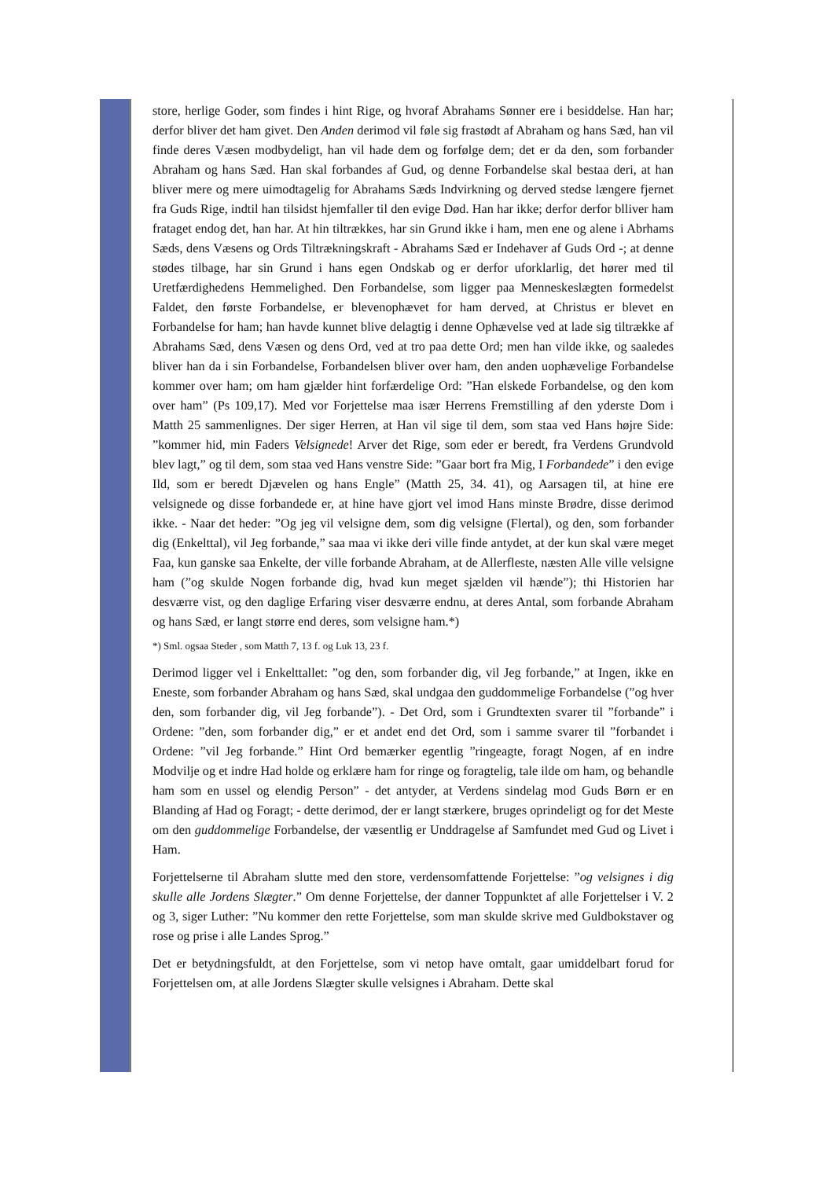store, herlige Goder, som findes i hint Rige, og hvoraf Abrahams Sønner ere i besiddelse. Han har; derfor bliver det ham givet. Den Anden derimod vil føle sig frastødt af Abraham og hans Sæd, han vil finde deres Væsen modbydeligt, han vil hade dem og forfølge dem; det er da den, som forbander Abraham og hans Sæd. Han skal forbandes af Gud, og denne Forbandelse skal bestaa deri, at han bliver mere og mere uimodtagelig for Abrahams Sæds Indvirkning og derved stedse længere fjernet fra Guds Rige, indtil han tilsidst hjemfaller til den evige Død. Han har ikke; derfor derfor blliver ham frataget endog det, han har. At hin tiltrækkes, har sin Grund ikke i ham, men ene og alene i Abrhams Sæds, dens Væsens og Ords Tiltrækningskraft - Abrahams Sæd er Indehaver af Guds Ord -; at denne stødes tilbage, har sin Grund i hans egen Ondskab og er derfor uforklarlig, det hører med til Uretfærdighedens Hemmelighed. Den Forbandelse, som ligger paa Menneskeslægten formedelst Faldet, den første Forbandelse, er blevenophævet for ham derved, at Christus er blevet en Forbandelse for ham; han havde kunnet blive delagtig i denne Ophævelse ved at lade sig tiltrække af Abrahams Sæd, dens Væsen og dens Ord, ved at tro paa dette Ord; men han vilde ikke, og saaledes bliver han da i sin Forbandelse, Forbandelsen bliver over ham, den anden uophævelige Forbandelse kommer over ham; om ham gjælder hint forfærdelige Ord: ”Han elskede Forbandelse, og den kom over ham” (Ps 109,17). Med vor Forjettelse maa især Herrens Fremstilling af den yderste Dom i Matth 25 sammenlignes. Der siger Herren, at Han vil sige til dem, som staa ved Hans højre Side: ”kommer hid, min Faders Velsignede! Arver det Rige, som eder er beredt, fra Verdens Grundvold blev lagt,” og til dem, som staa ved Hans venstre Side: ”Gaar bort fra Mig, I Forbandede” i den evige Ild, som er beredt Djævelen og hans Engle” (Matth 25, 34. 41), og Aarsagen til, at hine ere velsignede og disse forbandede er, at hine have gjort vel imod Hans minste Brødre, disse derimod ikke. - Naar det heder: ”Og jeg vil velsigne dem, som dig velsigne (Flertal), og den, som forbander dig (Enkelttal), vil Jeg forbande,” saa maa vi ikke deri ville finde antydet, at der kun skal være meget Faa, kun ganske saa Enkelte, der ville forbande Abraham, at de Allerfleste, næsten Alle ville velsigne ham (”og skulde Nogen forbande dig, hvad kun meget sjælden vil hænde”); thi Historien har desværre vist, og den daglige Erfaring viser desværre endnu, at deres Antal, som forbande Abraham og hans Sæd, er langt større end deres, som velsigne ham.*)
*) Sml. ogsaa Steder , som Matth 7, 13 f. og Luk 13, 23 f.
Derimod ligger vel i Enkelttallet: ”og den, som forbander dig, vil Jeg forbande,” at Ingen, ikke en Eneste, som forbander Abraham og hans Sæd, skal undgaa den guddommelige Forbandelse (”og hver den, som forbander dig, vil Jeg forbande”). - Det Ord, som i Grundtexten svarer til ”forbande” i Ordene: ”den, som forbander dig,” er et andet end det Ord, som i samme svarer til ”forbandet i Ordene: ”vil Jeg forbande.” Hint Ord bemærker egentlig ”ringeagte, foragt Nogen, af en indre Modvilje og et indre Had holde og erklære ham for ringe og foragtelig, tale ilde om ham, og behandle ham som en ussel og elendig Person” - det antyder, at Verdens sindelag mod Guds Børn er en Blanding af Had og Foragt; - dette derimod, der er langt stærkere, bruges oprindeligt og for det Meste om den guddommelige Forbandelse, der væsentlig er Unddragelse af Samfundet med Gud og Livet i Ham.
Forjettelserne til Abraham slutte med den store, verdensomfattende Forjettelse: ”og velsignes i dig skulle alle Jordens Slægter.” Om denne Forjettelse, der danner Toppunktet af alle Forjettelser i V. 2 og 3, siger Luther: ”Nu kommer den rette Forjettelse, som man skulde skrive med Guldbokstaver og rose og prise i alle Landes Sprog.”
Det er betydningsfuldt, at den Forjettelse, som vi netop have omtalt, gaar umiddelbart forud for Forjettelsen om, at alle Jordens Slægter skulle velsignes i Abraham. Dette skal